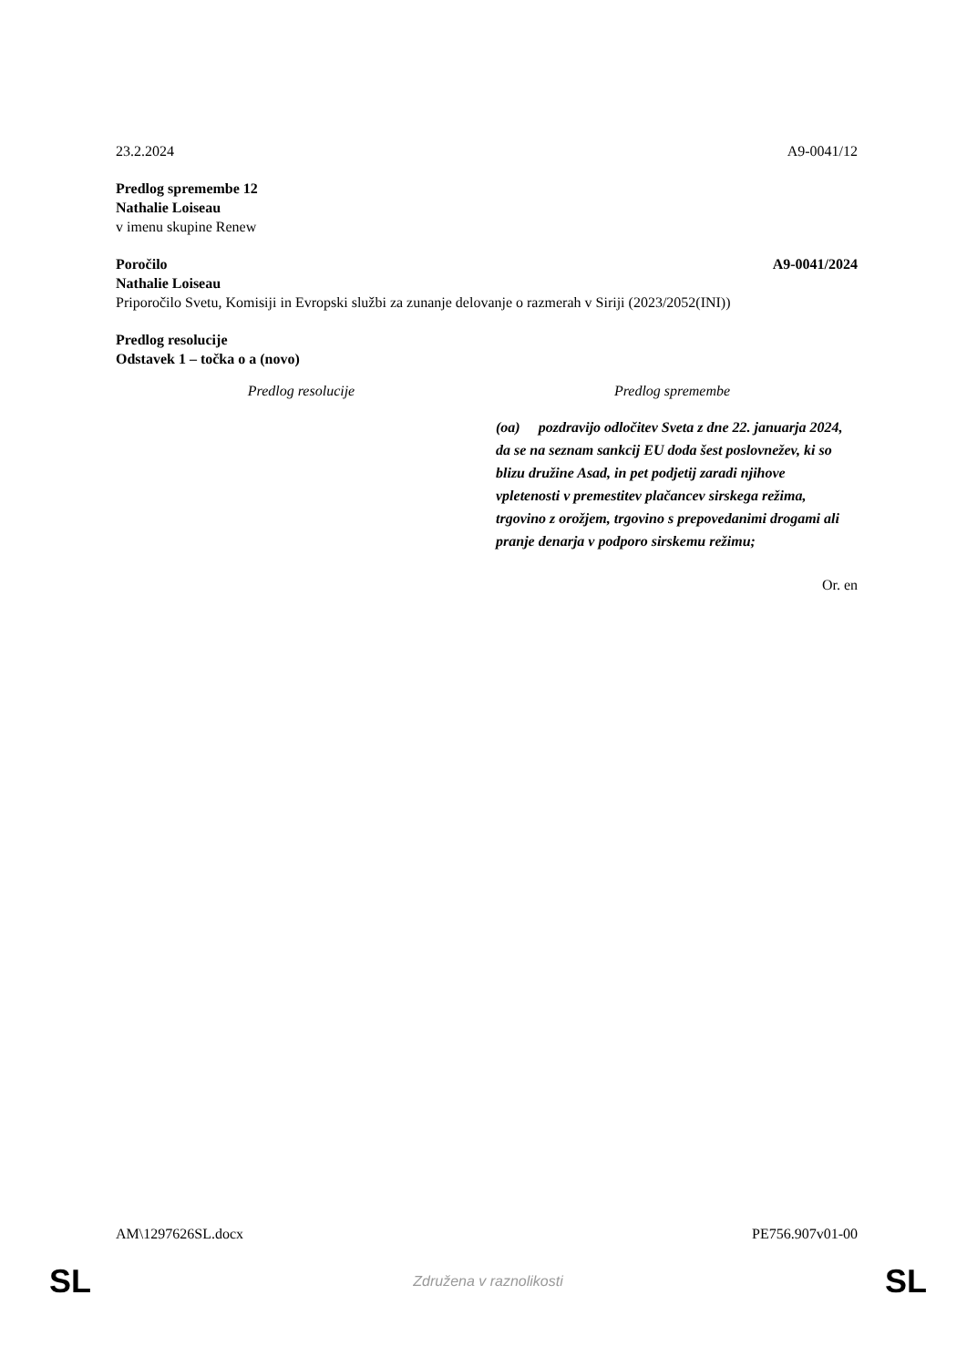23.2.2024 A9-0041/12
Predlog spremembe 12
Nathalie Loiseau
v imenu skupine Renew
Poročilo A9-0041/2024
Nathalie Loiseau
Priporočilo Svetu, Komisiji in Evropski službi za zunanje delovanje o razmerah v Siriji (2023/2052(INI))
Predlog resolucije
Odstavek 1 – točka o a (novo)
| Predlog resolucije | Predlog spremembe |
| --- | --- |
| | (oa) pozdravijo odločitev Sveta z dne 22. januarja 2024, da se na seznam sankcij EU doda šest poslovnežev, ki so blizu družine Asad, in pet podjetij zaradi njihove vpletenosti v premestitev plačancev sirskega režima, trgovino z orožjem, trgovino s prepovedanimi drogami ali pranje denarja v podporo sirskemu režimu; |
Or. en
AM\1297626SL.docx PE756.907v01-00
SL Združena v raznolikosti SL